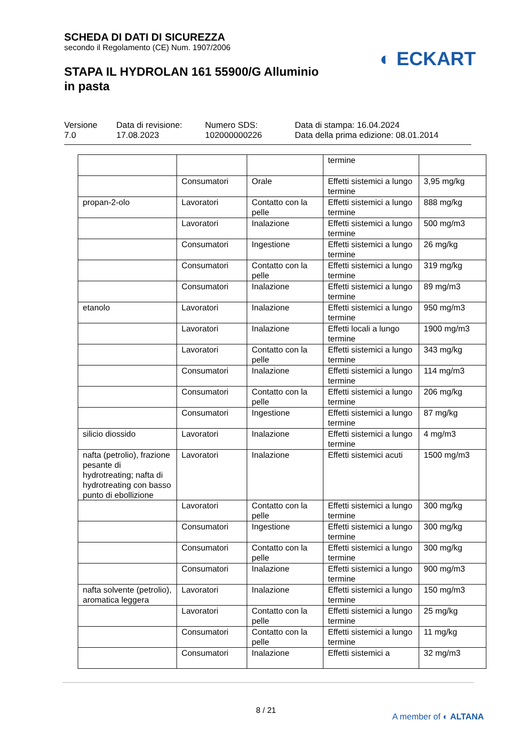SCHEDA DI DATI DI SICUREZZA
secondo il Regolamento (CE) Num. 1907/2006
STAPA IL HYDROLAN 161 55900/G Alluminio
in pasta
◐ ECKART
Versione
7.0
Data di revisione:
17.08.2023
Numero SDS:
102000000226
Data di stampa: 16.04.2024
Data della prima edizione: 08.01.2014
| | | | termine | |
| | Consumatori | Orale | Effetti sistemici a lungo termine | 3,95 mg/kg |
| propan-2-olo | Lavoratori | Contatto con la pelle | Effetti sistemici a lungo termine | 888 mg/kg |
| | Lavoratori | Inalazione | Effetti sistemici a lungo termine | 500 mg/m3 |
| | Consumatori | Ingestione | Effetti sistemici a lungo termine | 26 mg/kg |
| | Consumatori | Contatto con la pelle | Effetti sistemici a lungo termine | 319 mg/kg |
| | Consumatori | Inalazione | Effetti sistemici a lungo termine | 89 mg/m3 |
| etanolo | Lavoratori | Inalazione | Effetti sistemici a lungo termine | 950 mg/m3 |
| | Lavoratori | Inalazione | Effetti locali a lungo termine | 1900 mg/m3 |
| | Lavoratori | Contatto con la pelle | Effetti sistemici a lungo termine | 343 mg/kg |
| | Consumatori | Inalazione | Effetti sistemici a lungo termine | 114 mg/m3 |
| | Consumatori | Contatto con la pelle | Effetti sistemici a lungo termine | 206 mg/kg |
| | Consumatori | Ingestione | Effetti sistemici a lungo termine | 87 mg/kg |
| silicio diossido | Lavoratori | Inalazione | Effetti sistemici a lungo termine | 4 mg/m3 |
| nafta (petrolio), frazione pesante di hydrotreating; nafta di hydrotreating con basso punto di ebollizione | Lavoratori | Inalazione | Effetti sistemici acuti | 1500 mg/m3 |
| | Lavoratori | Contatto con la pelle | Effetti sistemici a lungo termine | 300 mg/kg |
| | Consumatori | Ingestione | Effetti sistemici a lungo termine | 300 mg/kg |
| | Consumatori | Contatto con la pelle | Effetti sistemici a lungo termine | 300 mg/kg |
| | Consumatori | Inalazione | Effetti sistemici a lungo termine | 900 mg/m3 |
| nafta solvente (petrolio), aromatica leggera | Lavoratori | Inalazione | Effetti sistemici a lungo termine | 150 mg/m3 |
| | Lavoratori | Contatto con la pelle | Effetti sistemici a lungo termine | 25 mg/kg |
| | Consumatori | Contatto con la pelle | Effetti sistemici a lungo termine | 11 mg/kg |
| | Consumatori | Inalazione | Effetti sistemici a | 32 mg/m3 |
8 / 21
A member of ◐ ALTANA